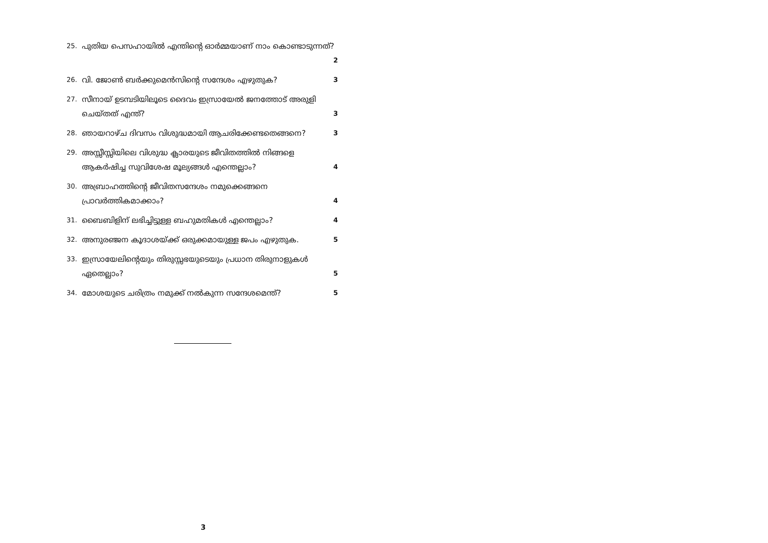25. പുതിയ പെസഹായിൽ എന്തിന്റെ ഓർമ്മയാണ് നാം കൊണ്ടാടുന്നത്? 2
26. വി. ജോൺ ബർക്കുമെൻസിന്റെ സന്ദേശം എഴുതുക? 3
27. സീനായ് ഉടമ്പടിയിലൂടെ ദൈവം ഇസ്രായേൽ ജനത്തോട് അരുളി ചെയ്തത് എന്ത്? 3
28. ഞായറാഴ്ച ദിവസം വിശുദ്ധമായി ആചരിക്കേണ്ടതെങ്ങനെ? 3
29. അസ്സീസ്സിയിലെ വിശുദ്ധ ക്ലാരയുടെ ജീവിതത്തിൽ നിങ്ങളെ ആകർഷിച്ച സുവിശേഷ മൂല്യങ്ങൾ എന്തെല്ലാം? 4
30. അബ്രാഹത്തിന്റെ ജീവിതസന്ദേശം നമുക്കെങ്ങനെ പ്രാവർത്തികമാക്കാം? 4
31. ബൈബിളിന് ലഭിച്ചിട്ടുള്ള ബഹുമതികൾ എന്തെല്ലാം? 4
32. അനുരഞ്ജന കൂദാശയ്ക്ക് ഒരുക്കമായുള്ള ജപം എഴുതുക. 5
33. ഇസ്രായേലിന്റെയും തിരുസ്സഭയുടെയും പ്രധാന തിരുനാളുകൾ ഏതെല്ലാം? 5
34. മോശയുടെ ചരിത്രം നമുക്ക് നൽകുന്ന സന്ദേശമെന്ത്? 5
3